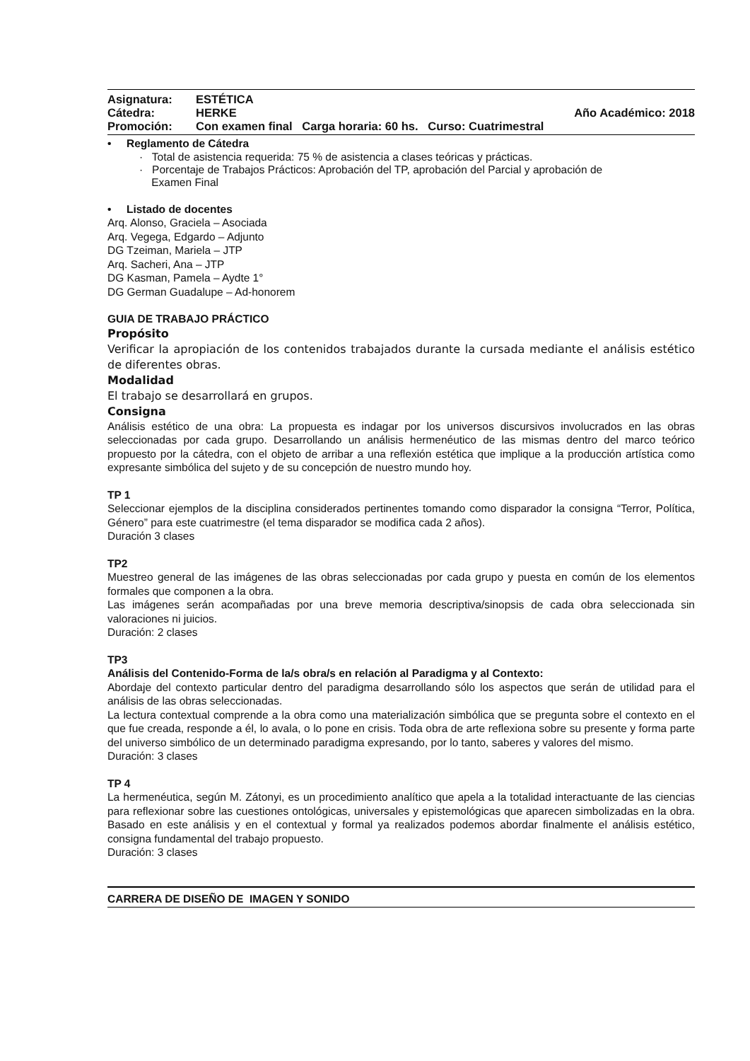Asignatura: ESTÉTICA
Cátedra: HERKE Año Académico: 2018
Promoción: Con examen final Carga horaria: 60 hs. Curso: Cuatrimestral
• Reglamento de Cátedra
· Total de asistencia requerida: 75 % de asistencia a clases teóricas y prácticas.
· Porcentaje de Trabajos Prácticos: Aprobación del TP, aprobación del Parcial y aprobación de
Examen Final
• Listado de docentes
Arq. Alonso, Graciela – Asociada
Arq. Vegega, Edgardo – Adjunto
DG Tzeiman, Mariela – JTP
Arq. Sacheri, Ana – JTP
DG Kasman, Pamela – Aydte 1°
DG German Guadalupe – Ad-honorem
GUIA DE TRABAJO PRÁCTICO
Propósito
Verificar la apropiación de los contenidos trabajados durante la cursada mediante el análisis estético de diferentes obras.
Modalidad
El trabajo se desarrollará en grupos.
Consigna
Análisis estético de una obra: La propuesta es indagar por los universos discursivos involucrados en las obras seleccionadas por cada grupo. Desarrollando un análisis hermenéutico de las mismas dentro del marco teórico propuesto por la cátedra, con el objeto de arribar a una reflexión estética que implique a la producción artística como expresante simbólica del sujeto y de su concepción de nuestro mundo hoy.
TP 1
Seleccionar ejemplos de la disciplina considerados pertinentes tomando como disparador la consigna “Terror, Política, Género” para este cuatrimestre (el tema disparador se modifica cada 2 años).
Duración 3 clases
TP2
Muestreo general de las imágenes de las obras seleccionadas por cada grupo y puesta en común de los elementos formales que componen a la obra.
Las imágenes serán acompañadas por una breve memoria descriptiva/sinopsis de cada obra seleccionada sin valoraciones ni juicios.
Duración: 2 clases
TP3
Análisis del Contenido-Forma de la/s obra/s en relación al Paradigma y al Contexto:
Abordaje del contexto particular dentro del paradigma desarrollando sólo los aspectos que serán de utilidad para el análisis de las obras seleccionadas.
La lectura contextual comprende a la obra como una materialización simbólica que se pregunta sobre el contexto en el que fue creada, responde a él, lo avala, o lo pone en crisis. Toda obra de arte reflexiona sobre su presente y forma parte del universo simbólico de un determinado paradigma expresando, por lo tanto, saberes y valores del mismo.
Duración: 3 clases
TP 4
La hermenéutica, según M. Zátonyi, es un procedimiento analítico que apela a la totalidad interactuante de las ciencias para reflexionar sobre las cuestiones ontológicas, universales y epistemológicas que aparecen simbolizadas en la obra. Basado en este análisis y en el contextual y formal ya realizados podemos abordar finalmente el análisis estético, consigna fundamental del trabajo propuesto.
Duración: 3 clases
CARRERA DE DISEÑO DE IMAGEN Y SONIDO